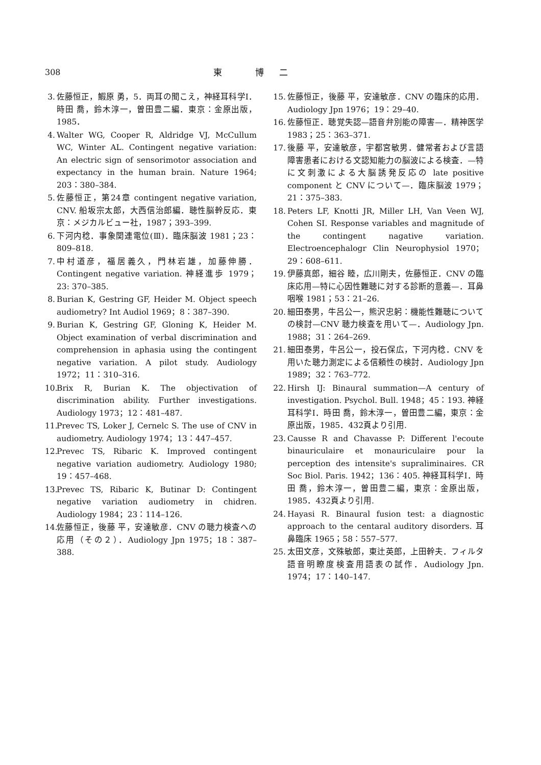308 東 博二
3. 佐藤恒正，鰕原 勇，5．両耳の聞こえ，神経耳科学Ⅰ．時田 喬，鈴木淳一，曽田豊二編．東京：金原出版，1985．
4. Walter WG, Cooper R, Aldridge VJ, McCullum WC, Winter AL. Contingent negative variation: An electric sign of sensorimotor association and expectancy in the human brain. Nature 1964; 203：380–384.
5. 佐藤恒正，第24章 contingent negative variation, CNV. 船坂宗太郎，大西信治郎編．聴性脳幹反応．東京：メジカルビュー社，1987；393–399.
6. 下河内稔．事象関連電位(Ⅲ)．臨床脳波 1981；23：809–818.
7. 中村道彦，福居義久，門林岩雄，加藤伸勝．Contingent negative variation. 神経進歩 1979；23: 370–385.
8. Burian K, Gestring GF, Heider M. Object speech audiometry? Int Audiol 1969；8：387–390.
9. Burian K, Gestring GF, Gloning K, Heider M. Object examination of verbal discrimination and comprehension in aphasia using the contingent negative variation. A pilot study. Audiology 1972；11：310–316.
10. Brix R, Burian K. The objectivation of discrimination ability. Further investigations. Audiology 1973；12：481–487.
11. Prevec TS, Loker J, Cernelc S. The use of CNV in audiometry. Audiology 1974；13：447–457.
12. Prevec TS, Ribaric K. Improved contingent negative variation audiometry. Audiology 1980; 19：457–468.
13. Prevec TS, Ribaric K, Butinar D: Contingent negative variation audiometry in chidren. Audiology 1984；23：114–126.
14. 佐藤恒正，後藤 平，安達敏彦．CNV の聴力検査への応用（その２）．Audiology Jpn 1975；18：387–388.
15. 佐藤恒正，後藤 平，安達敏彦．CNV の臨床的応用．Audiology Jpn 1976；19：29–40.
16. 佐藤恒正．聴覚失認—語音弁別能の障害—．精神医学 1983；25：363–371.
17. 後藤 平，安達敏彦，宇都宮敏男．健常者および言語障害患者における文認知能力の脳波による検査．—特に文刺激による大脳誘発反応の late positive component と CNV について—．臨床脳波 1979；21：375–383.
18. Peters LF, Knotti JR, Miller LH, Van Veen WJ, Cohen SI. Response variables and magnitude of the contingent nagative variation. Electroencephalogr Clin Neurophysiol 1970；29：608–611.
19. 伊藤真郎，細谷 睦，広川剛夫，佐藤恒正．CNV の臨床応用—特に心因性難聴に対する診断的意義—．耳鼻咽喉 1981；53：21–26.
20. 細田泰男，牛呂公一，熊沢忠躬：機能性難聴についての検討—CNV 聴力検査を用いて—．Audiology Jpn. 1988；31：264–269.
21. 細田泰男，牛呂公一，投石保広，下河内稔．CNV を用いた聴力測定による信頼性の検討．Audiology Jpn 1989；32：763–772.
22. Hirsh IJ: Binaural summation—A century of investigation. Psychol. Bull. 1948；45：193. 神経耳科学Ⅰ．時田 喬，鈴木淳一，曽田豊二編，東京：金原出版，1985．432頁より引用.
23. Causse R and Chavasse P: Different l'ecoute binauriculaire et monauriculaire pour la perception des intensite's supraliminaires. CR Soc Biol. Paris. 1942；136：405. 神経耳科学Ⅰ．時田 喬，鈴木淳一，曽田豊二編，東京：金原出版，1985．432頁より引用.
24. Hayasi R. Binaural fusion test: a diagnostic approach to the centaral auditory disorders. 耳鼻臨床 1965；58：557–577.
25. 太田文彦，文殊敏郎，東辻英郎，上田幹夫．フィルタ語音明瞭度検査用語表の試作．Audiology Jpn. 1974；17：140–147.